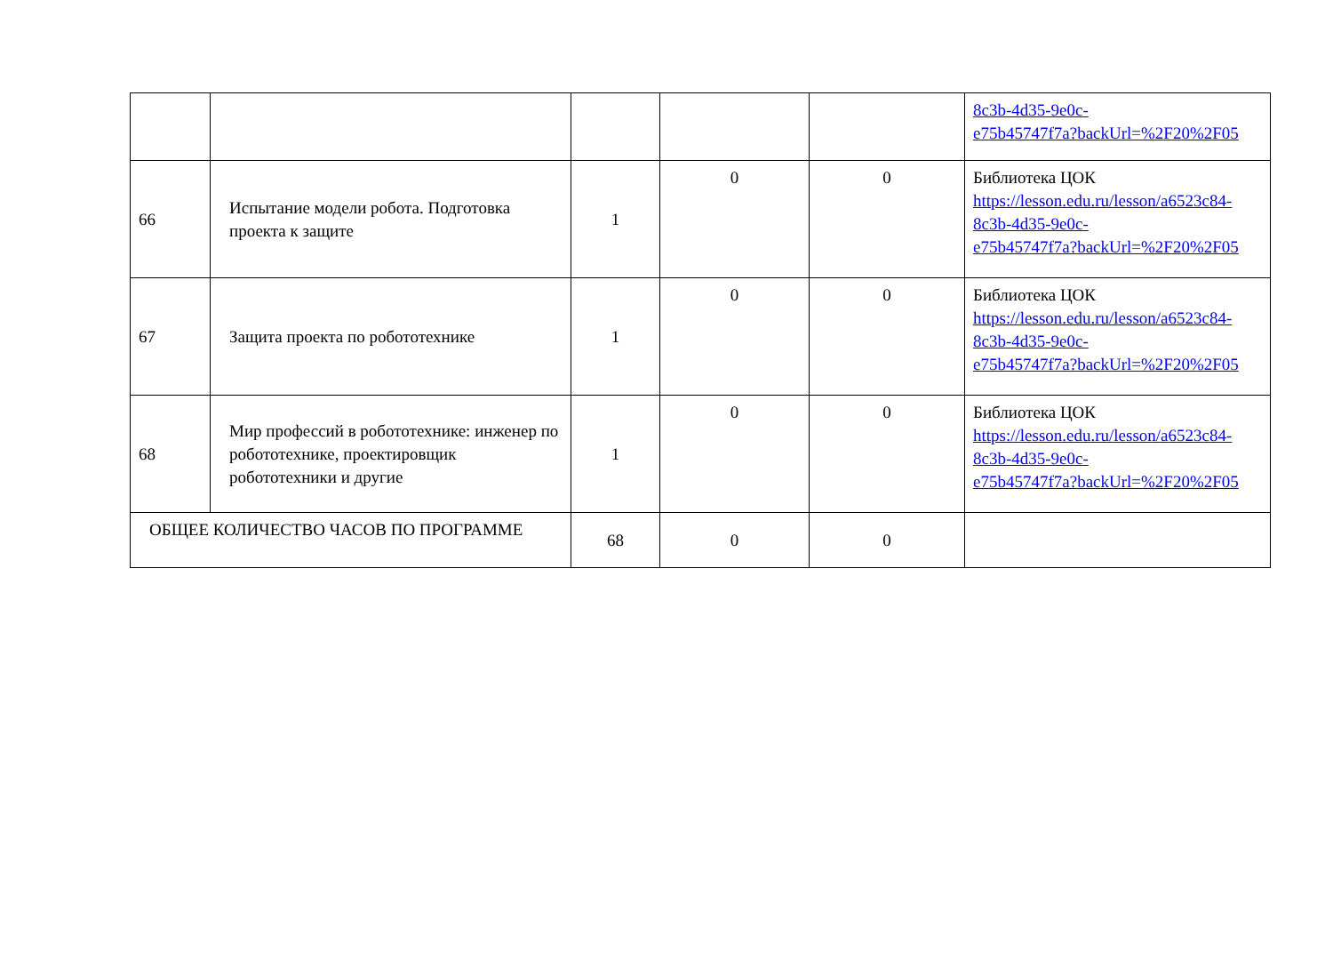| | | | | | 8c3b-4d35-9e0c- e75b45747f7a?backUrl=%2F20%2F05 |
| 66 | Испытание модели робота. Подготовка проекта к защите | 1 | 0 | 0 | Библиотека ЦОК https://lesson.edu.ru/lesson/a6523c84- 8c3b-4d35-9e0c- e75b45747f7a?backUrl=%2F20%2F05 |
| 67 | Защита проекта по робототехнике | 1 | 0 | 0 | Библиотека ЦОК https://lesson.edu.ru/lesson/a6523c84- 8c3b-4d35-9e0c- e75b45747f7a?backUrl=%2F20%2F05 |
| 68 | Мир профессий в робототехнике: инженер по робототехнике, проектировщик робототехники и другие | 1 | 0 | 0 | Библиотека ЦОК https://lesson.edu.ru/lesson/a6523c84- 8c3b-4d35-9e0c- e75b45747f7a?backUrl=%2F20%2F05 |
| ОБЩЕЕ КОЛИЧЕСТВО ЧАСОВ ПО ПРОГРАММЕ | | 68 | 0 | 0 | |